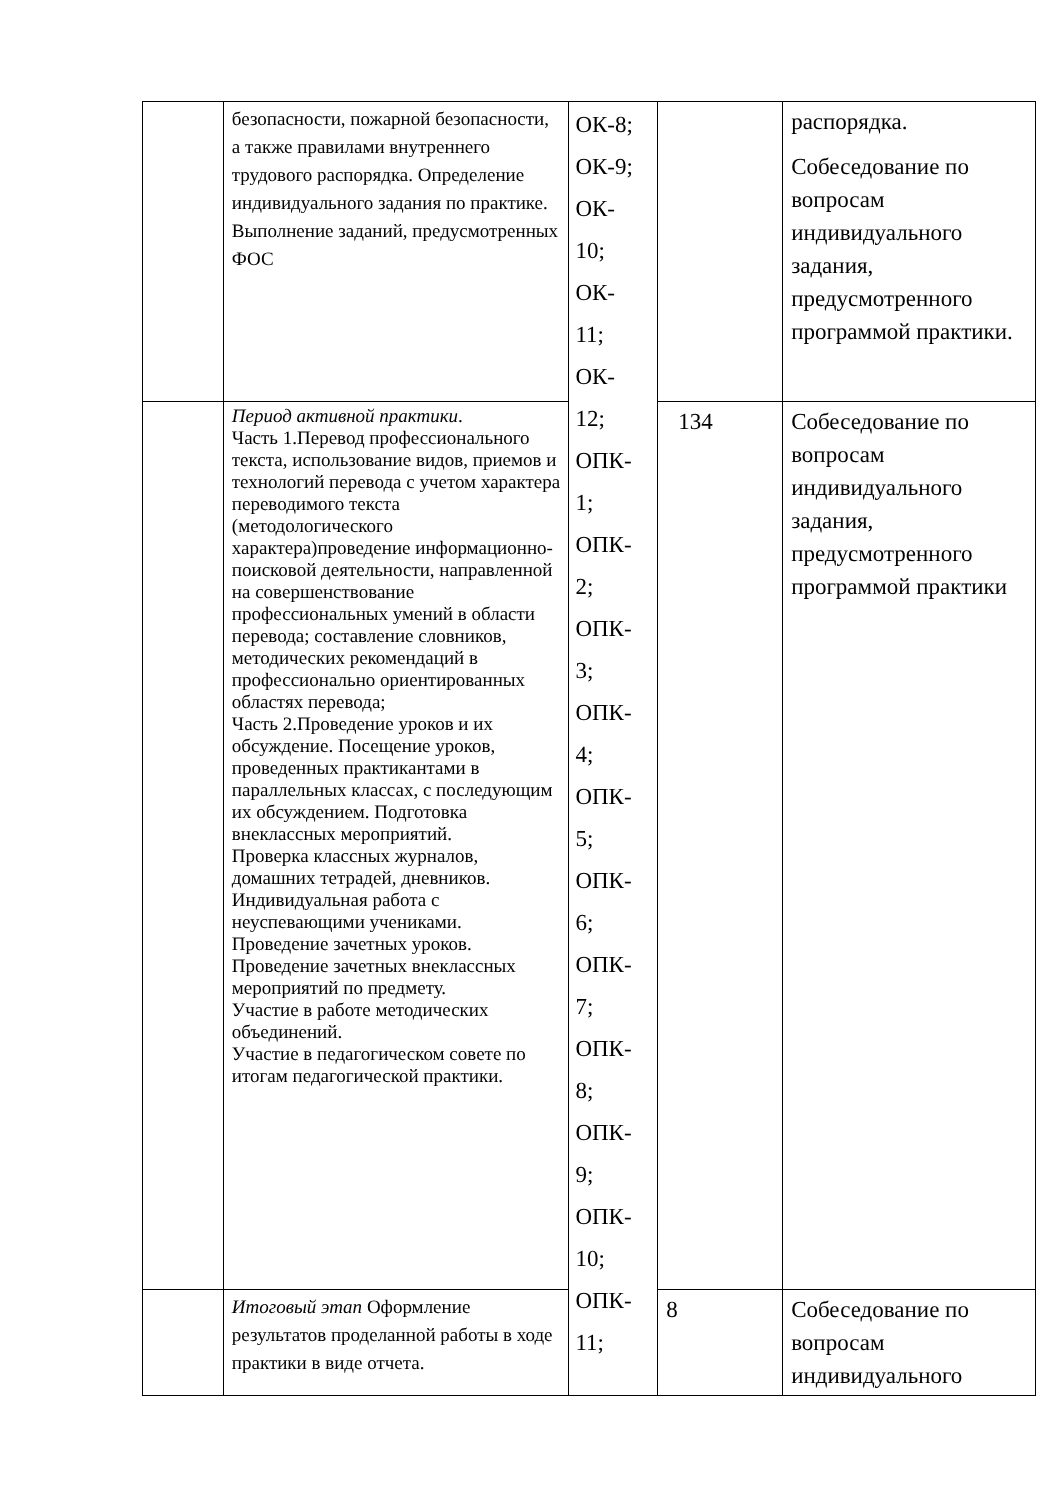| | безопасности, пожарной безопасности, а также правилами внутреннего трудового распорядка. Определение индивидуального задания по практике. Выполнение заданий, предусмотренных ФОС | ОК-8; ОК-9; ОК- 10; ОК- 11; ОК- 12; ОПК- 1; ОПК- 2; ОПК- 3; ОПК- 4; ОПК- 5; ОПК- 6; ОПК- 7; ОПК- 8; ОПК- 9; ОПК- 10; ОПК- 11; | | распорядка. Собеседование по вопросам индивидуального задания, предусмотренного программой практики. |
| | Период активной практики . Часть 1.Перевод профессионального текста, использование видов, приемов и технологий перевода с учетом характера переводимого текста (методологического характера)проведение информационно-поисковой деятельности, направленной на совершенствование профессиональных умений в области перевода; составление словников, методических рекомендаций в профессионально ориентированных областях перевода; Часть 2.Проведение уроков и их обсуждение. Посещение уроков, проведенных практикантами в параллельных классах, с последующим их обсуждением. Подготовка внеклассных мероприятий. Проверка классных журналов, домашних тетрадей, дневников. Индивидуальная работа с неуспевающими учениками. Проведение зачетных уроков. Проведение зачетных внеклассных мероприятий по предмету. Участие в работе методических объединений. Участие в педагогическом совете по итогам педагогической практики. | | 134 | Собеседование по вопросам индивидуального задания, предусмотренного программой практики |
| | Итоговый этап Оформление результатов проделанной работы в ходе практики в виде отчета. | | 8 | Собеседование по вопросам индивидуального |